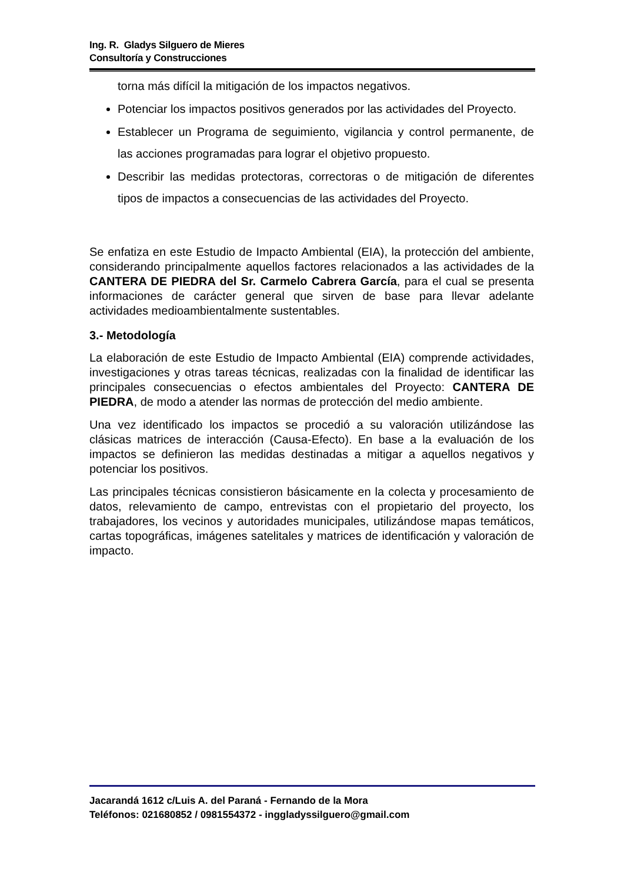Ing. R. Gladys Silguero de Mieres
Consultoría y Construcciones
torna más difícil la mitigación de los impactos negativos.
Potenciar los impactos positivos generados por las actividades del Proyecto.
Establecer un Programa de seguimiento, vigilancia y control permanente, de las acciones programadas para lograr el objetivo propuesto.
Describir las medidas protectoras, correctoras o de mitigación de diferentes tipos de impactos a consecuencias de las actividades del Proyecto.
Se enfatiza en este Estudio de Impacto Ambiental (EIA), la protección del ambiente, considerando principalmente aquellos factores relacionados a las actividades de la CANTERA DE PIEDRA del Sr. Carmelo Cabrera García, para el cual se presenta informaciones de carácter general que sirven de base para llevar adelante actividades medioambientalmente sustentables.
3.- Metodología
La elaboración de este Estudio de Impacto Ambiental (EIA) comprende actividades, investigaciones y otras tareas técnicas, realizadas con la finalidad de identificar las principales consecuencias o efectos ambientales del Proyecto: CANTERA DE PIEDRA, de modo a atender las normas de protección del medio ambiente.
Una vez identificado los impactos se procedió a su valoración utilizándose las clásicas matrices de interacción (Causa-Efecto). En base a la evaluación de los impactos se definieron las medidas destinadas a mitigar a aquellos negativos y potenciar los positivos.
Las principales técnicas consistieron básicamente en la colecta y procesamiento de datos, relevamiento de campo, entrevistas con el propietario del proyecto, los trabajadores, los vecinos y autoridades municipales, utilizándose mapas temáticos, cartas topográficas, imágenes satelitales y matrices de identificación y valoración de impacto.
Jacarandá 1612 c/Luis A. del Paraná - Fernando de la Mora
Teléfonos: 021680852 / 0981554372 - inggladyssilguero@gmail.com